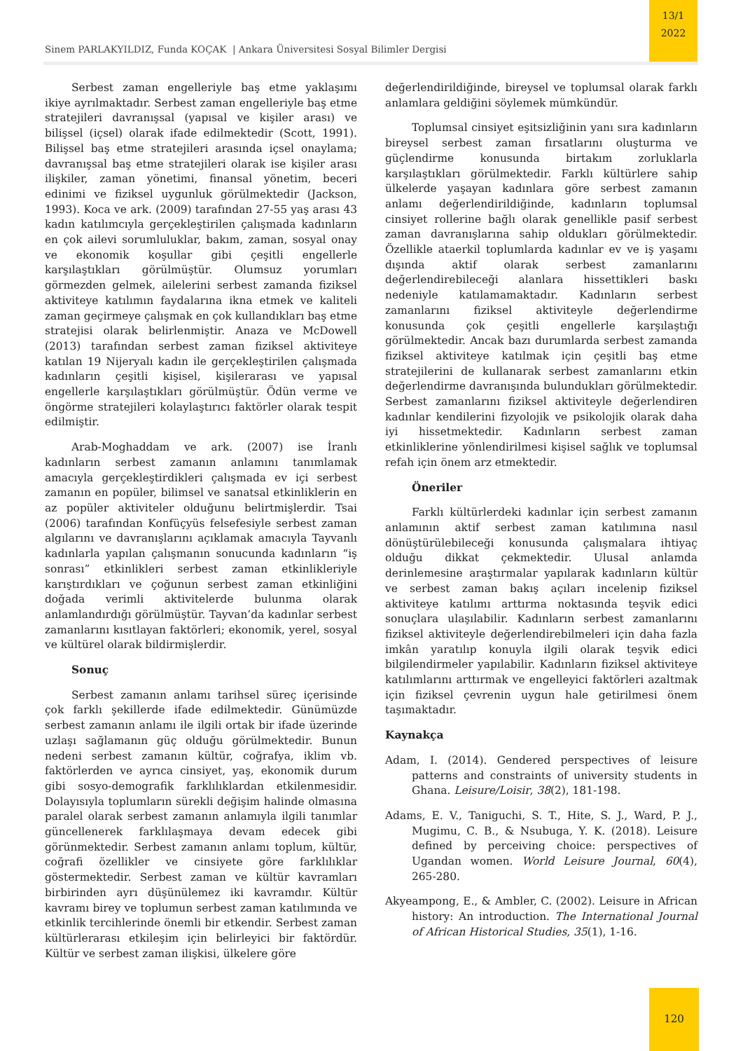Sinem PARLAKYILDIZ, Funda KOÇAK | Ankara Üniversitesi Sosyal Bilimler Dergisi
13/1
2022
Serbest zaman engelleriyle baş etme yaklaşımı ikiye ayrılmaktadır. Serbest zaman engelleriyle baş etme stratejileri davranışsal (yapısal ve kişiler arası) ve bilişsel (içsel) olarak ifade edilmektedir (Scott, 1991). Bilişsel baş etme stratejileri arasında içsel onaylama; davranışsal baş etme stratejileri olarak ise kişiler arası ilişkiler, zaman yönetimi, finansal yönetim, beceri edinimi ve fiziksel uygunluk görülmektedir (Jackson, 1993). Koca ve ark. (2009) tarafından 27-55 yaş arası 43 kadın katılımcıyla gerçekleştirilen çalışmada kadınların en çok ailevi sorumluluklar, bakım, zaman, sosyal onay ve ekonomik koşullar gibi çeşitli engellerle karşılaştıkları görülmüştür. Olumsuz yorumları görmezden gelmek, ailelerini serbest zamanda fiziksel aktiviteye katılımın faydalarına ikna etmek ve kaliteli zaman geçirmeye çalışmak en çok kullandıkları baş etme stratejisi olarak belirlenmiştir. Anaza ve McDowell (2013) tarafından serbest zaman fiziksel aktiviteye katılan 19 Nijeryalı kadın ile gerçekleştirilen çalışmada kadınların çeşitli kişisel, kişilerarası ve yapısal engellerle karşılaştıkları görülmüştür. Ödün verme ve öngörme stratejileri kolaylaştırıcı faktörler olarak tespit edilmiştir.
Arab-Moghaddam ve ark. (2007) ise İranlı kadınların serbest zamanın anlamını tanımlamak amacıyla gerçekleştirdikleri çalışmada ev içi serbest zamanın en popüler, bilimsel ve sanatsal etkinliklerin en az popüler aktiviteler olduğunu belirtmişlerdir. Tsai (2006) tarafından Konfüçyüs felsefesiyle serbest zaman algılarını ve davranışlarını açıklamak amacıyla Tayvanlı kadınlarla yapılan çalışmanın sonucunda kadınların “iş sonrası” etkinlikleri serbest zaman etkinlikleriyle karıştırdıkları ve çoğunun serbest zaman etkinliğini doğada verimli aktivitelerde bulunma olarak anlamlandırdığı görülmüştür. Tayvan’da kadınlar serbest zamanlarını kısıtlayan faktörleri; ekonomik, yerel, sosyal ve kültürel olarak bildirmişlerdir.
Sonuç
Serbest zamanın anlamı tarihsel süreç içerisinde çok farklı şekillerde ifade edilmektedir. Günümüzde serbest zamanın anlamı ile ilgili ortak bir ifade üzerinde uzlaşı sağlamanın güç olduğu görülmektedir. Bunun nedeni serbest zamanın kültür, coğrafya, iklim vb. faktörlerden ve ayrıca cinsiyet, yaş, ekonomik durum gibi sosyo-demografik farklılıklardan etkilenmesidir. Dolayısıyla toplumların sürekli değişim halinde olmasına paralel olarak serbest zamanın anlamıyla ilgili tanımlar güncellenerek farklılaşmaya devam edecek gibi görünmektedir. Serbest zamanın anlamı toplum, kültür, coğrafi özellikler ve cinsiyete göre farklılıklar göstermektedir. Serbest zaman ve kültür kavramları birbirinden ayrı düşünülemez iki kavramdır. Kültür kavramı birey ve toplumun serbest zaman katılımında ve etkinlik tercihlerinde önemli bir etkendir. Serbest zaman kültürlerarası etkileşim için belirleyici bir faktördür. Kültür ve serbest zaman ilişkisi, ülkelere göre
değerlendirildiğinde, bireysel ve toplumsal olarak farklı anlamlara geldiğini söylemek mümkündür.
Toplumsal cinsiyet eşitsizliğinin yanı sıra kadınların bireysel serbest zaman fırsatlarını oluşturma ve güçlendirme konusunda birtakım zorluklarla karşılaştıkları görülmektedir. Farklı kültürlere sahip ülkelerde yaşayan kadınlara göre serbest zamanın anlamı değerlendirildiğinde, kadınların toplumsal cinsiyet rollerine bağlı olarak genellikle pasif serbest zaman davranışlarına sahip oldukları görülmektedir. Özellikle ataerkil toplumlarda kadınlar ev ve iş yaşamı dışında aktif olarak serbest zamanlarını değerlendirebileceği alanlara hissettikleri baskı nedeniyle katılamamaktadır. Kadınların serbest zamanlarını fiziksel aktiviteyle değerlendirme konusunda çok çeşitli engellerle karşılaştığı görülmektedir. Ancak bazı durumlarda serbest zamanda fiziksel aktiviteye katılmak için çeşitli baş etme stratejilerini de kullanarak serbest zamanlarını etkin değerlendirme davranışında bulundukları görülmektedir. Serbest zamanlarını fiziksel aktiviteyle değerlendiren kadınlar kendilerini fizyolojik ve psikolojik olarak daha iyi hissetmektedir. Kadınların serbest zaman etkinliklerine yönlendirilmesi kişisel sağlık ve toplumsal refah için önem arz etmektedir.
Öneriler
Farklı kültürlerdeki kadınlar için serbest zamanın anlamının aktif serbest zaman katılımına nasıl dönüştürülebileceği konusunda çalışmalara ihtiyaç olduğu dikkat çekmektedir. Ulusal anlamda derinlemesine araştırmalar yapılarak kadınların kültür ve serbest zaman bakış açıları incelenip fiziksel aktiviteye katılımı arttırma noktasında teşvik edici sonuçlara ulaşılabilir. Kadınların serbest zamanlarını fiziksel aktiviteyle değerlendirebilmeleri için daha fazla imkân yaratılıp konuyla ilgili olarak teşvik edici bilgilendirmeler yapılabilir. Kadınların fiziksel aktiviteye katılımlarını arttırmak ve engelleyici faktörleri azaltmak için fiziksel çevrenin uygun hale getirilmesi önem taşımaktadır.
Kaynakça
Adam, I. (2014). Gendered perspectives of leisure patterns and constraints of university students in Ghana. Leisure/Loisir, 38(2), 181-198.
Adams, E. V., Taniguchi, S. T., Hite, S. J., Ward, P. J., Mugimu, C. B., & Nsubuga, Y. K. (2018). Leisure defined by perceiving choice: perspectives of Ugandan women. World Leisure Journal, 60(4), 265-280.
Akyeampong, E., & Ambler, C. (2002). Leisure in African history: An introduction. The International Journal of African Historical Studies, 35(1), 1-16.
120